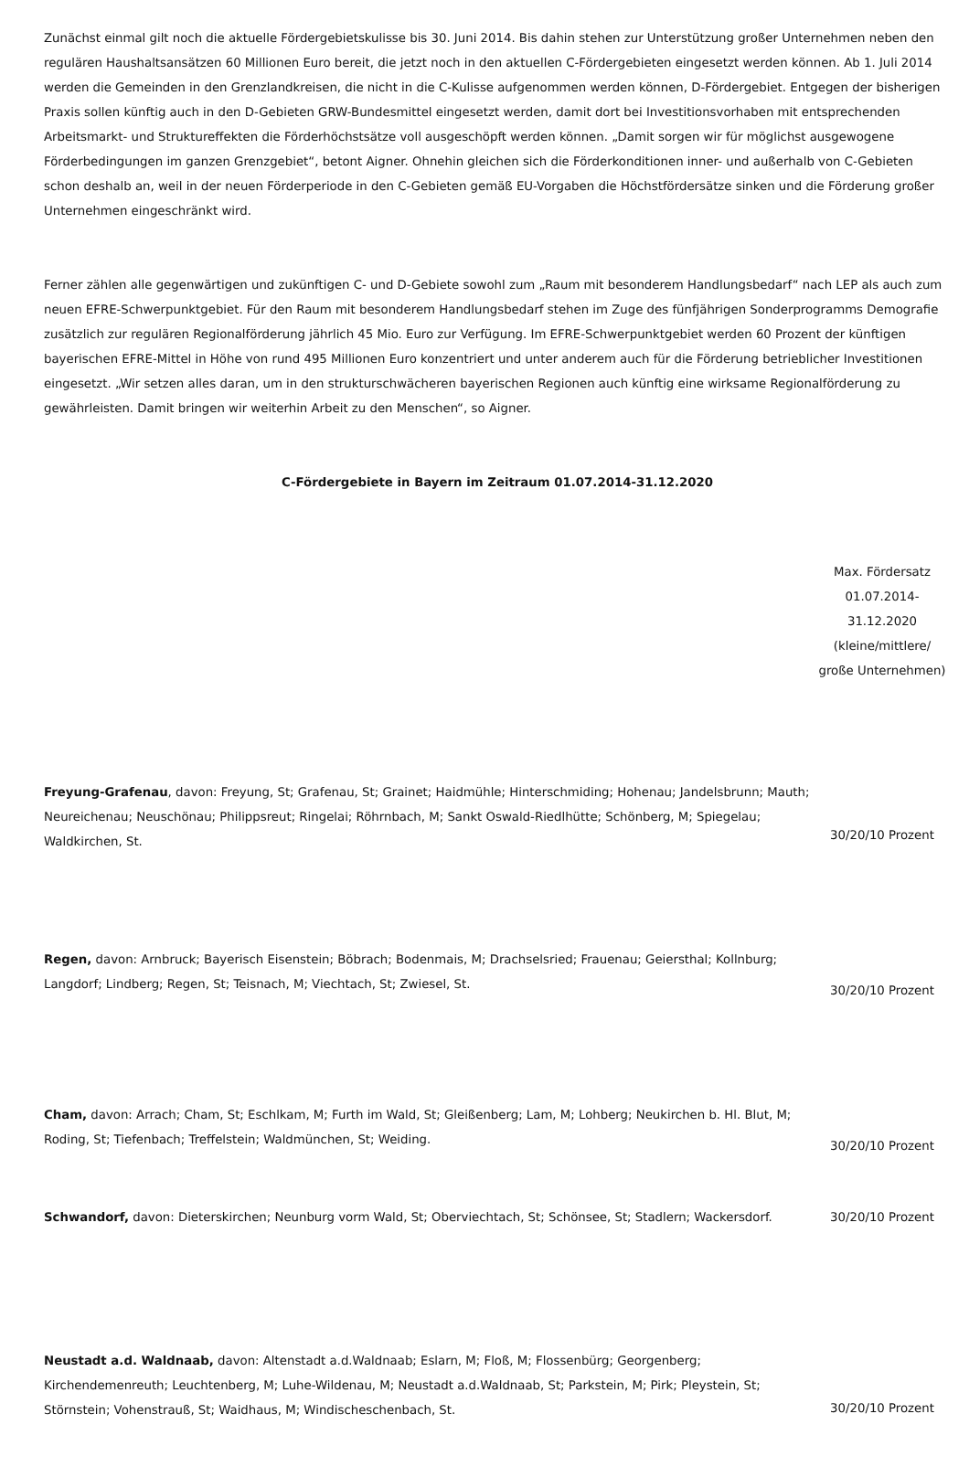Zunächst einmal gilt noch die aktuelle Fördergebietskulisse bis 30. Juni 2014. Bis dahin stehen zur Unterstützung großer Unternehmen neben den regulären Haushaltsansätzen 60 Millionen Euro bereit, die jetzt noch in den aktuellen C-Fördergebieten eingesetzt werden können. Ab 1. Juli 2014 werden die Gemeinden in den Grenzlandkreisen, die nicht in die C-Kulisse aufgenommen werden können, D-Fördergebiet. Entgegen der bisherigen Praxis sollen künftig auch in den D-Gebieten GRW-Bundesmittel eingesetzt werden, damit dort bei Investitionsvorhaben mit entsprechenden Arbeitsmarkt- und Struktureffekten die Förderhöchstsätze voll ausgeschöpft werden können. „Damit sorgen wir für möglichst ausgewogene Förderbedingungen im ganzen Grenzgebiet“, betont Aigner. Ohnehin gleichen sich die Förderkonditionen inner- und außerhalb von C-Gebieten schon deshalb an, weil in der neuen Förderperiode in den C-Gebieten gemäß EU-Vorgaben die Höchstfördersätze sinken und die Förderung großer Unternehmen eingeschränkt wird.
Ferner zählen alle gegenwärtigen und zukünftigen C- und D-Gebiete sowohl zum „Raum mit besonderem Handlungsbedarf“ nach LEP als auch zum neuen EFRE-Schwerpunktgebiet. Für den Raum mit besonderem Handlungsbedarf stehen im Zuge des fünfjährigen Sonderprogramms Demografie zusätzlich zur regulären Regionalförderung jährlich 45 Mio. Euro zur Verfügung. Im EFRE-Schwerpunktgebiet werden 60 Prozent der künftigen bayerischen EFRE-Mittel in Höhe von rund 495 Millionen Euro konzentriert und unter anderem auch für die Förderung betrieblicher Investitionen eingesetzt. „Wir setzen alles daran, um in den strukturschwächeren bayerischen Regionen auch künftig eine wirksame Regionalförderung zu gewährleisten. Damit bringen wir weiterhin Arbeit zu den Menschen“, so Aigner.
C-Fördergebiete in Bayern im Zeitraum 01.07.2014-31.12.2020
| | Max. Fördersatz 01.07.2014-31.12.2020 (kleine/mittlere/ große Unternehmen) |
| --- | --- |
| Freyung-Grafenau , davon: Freyung, St; Grafenau, St; Grainet; Haidmühle; Hinterschmiding; Hohenau; Jandelsbrunn; Mauth; Neureichenau; Neuschönau; Philippsreut; Ringelai; Röhrnbach, M; Sankt Oswald-Riedlhütte; Schönberg, M; Spiegelau; Waldkirchen, St. | 30/20/10 Prozent |
| Regen, davon: Arnbruck; Bayerisch Eisenstein; Böbrach; Bodenmais, M; Drachselsried; Frauenau; Geiersthal; Kollnburg; Langdorf; Lindberg; Regen, St; Teisnach, M; Viechtach, St; Zwiesel, St. | 30/20/10 Prozent |
| Cham, davon: Arrach; Cham, St; Eschlkam, M; Furth im Wald, St; Gleißenberg; Lam, M; Lohberg; Neukirchen b. Hl. Blut, M; Roding, St; Tiefenbach; Treffelstein; Waldmünchen, St; Weiding. | 30/20/10 Prozent |
| Schwandorf, davon: Dieterskirchen; Neunburg vorm Wald, St; Oberviechtach, St; Schönsee, St; Stadlern; Wackersdorf. | 30/20/10 Prozent |
| Neustadt a.d. Waldnaab, davon: Altenstadt a.d.Waldnaab; Eslarn, M; Floß, M; Flossenbürg; Georgenberg; Kirchendemenreuth; Leuchtenberg, M; Luhe-Wildenau, M; Neustadt a.d.Waldnaab, St; Parkstein, M; Pirk; Pleystein, St; Störnstein; Vohenstrauß, St; Waidhaus, M; Windischeschenbach, St. | 30/20/10 Prozent |